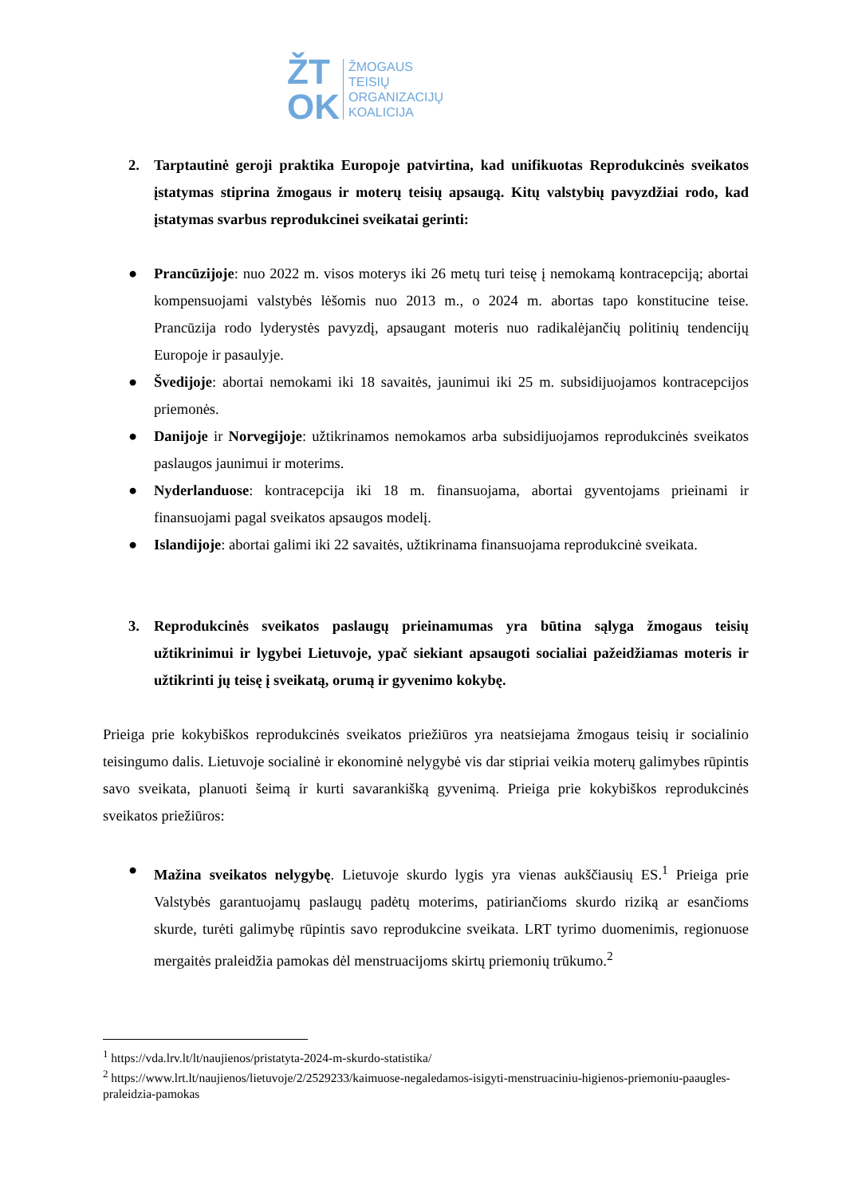ŽT
OK
ŽMOGAUS
TEISIŲ
ORGANIZACIJŲ
KOALICIJA
2. Tarptautinė geroji praktika Europoje patvirtina, kad unifikuotas Reprodukcinės sveikatos įstatymas stiprina žmogaus ir moterų teisių apsaugą. Kitų valstybių pavyzdžiai rodo, kad įstatymas svarbus reprodukcinei sveikatai gerinti:
● Prancūzijoje: nuo 2022 m. visos moterys iki 26 metų turi teisę į nemokamą kontracepciją; abortai kompensuojami valstybės lėšomis nuo 2013 m., o 2024 m. abortas tapo konstitucine teise. Prancūzija rodo lyderystės pavyzdį, apsaugant moteris nuo radikalėjančių politinių tendencijų Europoje ir pasaulyje.
● Švedijoje: abortai nemokami iki 18 savaitės, jaunimui iki 25 m. subsidijuojamos kontracepcijos priemonės.
● Danijoje ir Norvegijoje: užtikrinamos nemokamos arba subsidijuojamos reprodukcinės sveikatos paslaugos jaunimui ir moterims.
● Nyderlanduose: kontracepcija iki 18 m. finansuojama, abortai gyventojams prieinami ir finansuojami pagal sveikatos apsaugos modelį.
● Islandijoje: abortai galimi iki 22 savaitės, užtikrinama finansuojama reprodukcinė sveikata.
3. Reprodukcinės sveikatos paslaugų prieinamumas yra būtina sąlyga žmogaus teisių užtikrinimui ir lygybei Lietuvoje, ypač siekiant apsaugoti socialiai pažeidžiamas moteris ir užtikrinti jų teisę į sveikatą, orumą ir gyvenimo kokybę.
Prieiga prie kokybiškos reprodukcinės sveikatos priežiūros yra neatsiejama žmogaus teisių ir socialinio teisingumo dalis. Lietuvoje socialinė ir ekonominė nelygybė vis dar stipriai veikia moterų galimybes rūpintis savo sveikata, planuoti šeimą ir kurti savarankišką gyvenimą. Prieiga prie kokybiškos reprodukcinės sveikatos priežiūros:
● Mažina sveikatos nelygybę. Lietuvoje skurdo lygis yra vienas aukščiausių ES.<sup>1</sup> Prieiga prie Valstybės garantuojamų paslaugų padėtų moterims, patiriančioms skurdo riziką ar esančioms skurde, turėti galimybę rūpintis savo reprodukcine sveikata. LRT tyrimo duomenimis, regionuose mergaitės praleidžia pamokas dėl menstruacijoms skirtų priemonių trūkumo.<sup>2</sup>
<sup>1</sup> https://vda.lrv.lt/lt/naujienos/pristatyta-2024-m-skurdo-statistika/
<sup>2</sup> https://www.lrt.lt/naujienos/lietuvoje/2/2529233/kaimuose-negaledamos-isigyti-menstruaciniu-higienos-priemoniu-paaugles-praleidzia-pamokas